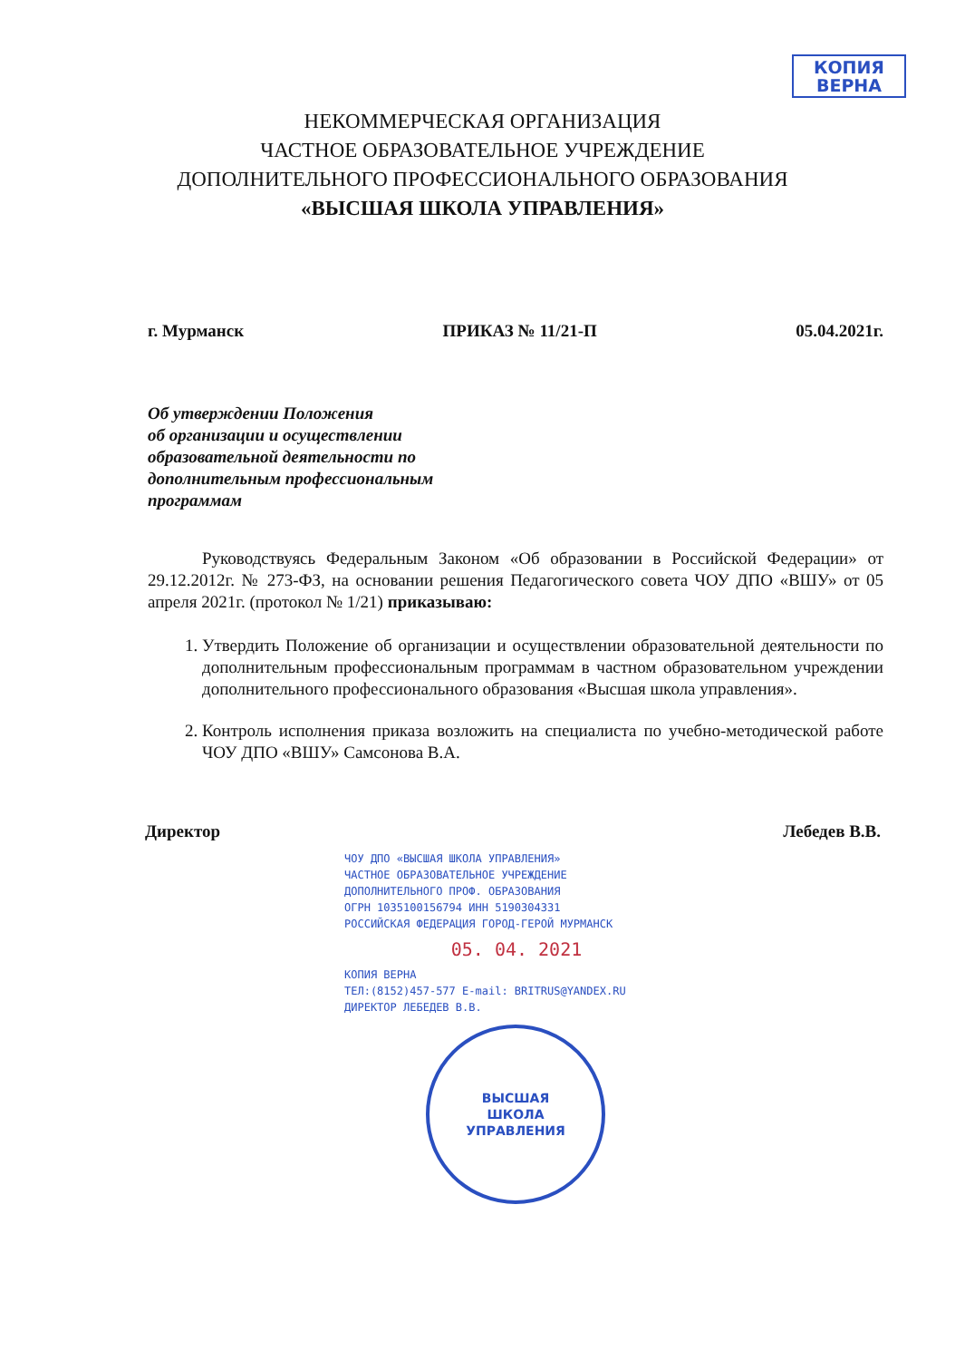КОПИЯ
ВЕРНА
НЕКОММЕРЧЕСКАЯ ОРГАНИЗАЦИЯ
ЧАСТНОЕ ОБРАЗОВАТЕЛЬНОЕ УЧРЕЖДЕНИЕ
ДОПОЛНИТЕЛЬНОГО ПРОФЕССИОНАЛЬНОГО ОБРАЗОВАНИЯ
«ВЫСШАЯ ШКОЛА УПРАВЛЕНИЯ»
г. Мурманск ПРИКАЗ № 11/21-П 05.04.2021г.
Об утверждении Положения
об организации и осуществлении
образовательной деятельности по
дополнительным профессиональным
программам
Руководствуясь Федеральным Законом «Об образовании в Российской Федерации» от 29.12.2012г. № 273-ФЗ, на основании решения Педагогического совета ЧОУ ДПО «ВШУ» от 05 апреля 2021г. (протокол № 1/21) приказываю:
1. Утвердить Положение об организации и осуществлении образовательной деятельности по дополнительным профессиональным программам в частном образовательном учреждении дополнительного профессионального образования «Высшая школа управления».
2. Контроль исполнения приказа возложить на специалиста по учебно-методической работе ЧОУ ДПО «ВШУ» Самсонова В.А.
Директор Лебедев В.В.
ЧОУ ДПО «ВЫСШАЯ ШКОЛА УПРАВЛЕНИЯ»
ЧАСТНОЕ ОБРАЗОВАТЕЛЬНОЕ УЧРЕЖДЕНИЕ
ДОПОЛНИТЕЛЬНОГО ПРОФ. ОБРАЗОВАНИЯ
ОГРН 1035100156794 ИНН 5190304331
РОССИЙСКАЯ ФЕДЕРАЦИЯ ГОРОД-ГЕРОЙ МУРМАНСК
05. 04. 2021
КОПИЯ ВЕРНА
ТЕЛ:(8152)457-577 E-mail: BRITRUS@YANDEX.RU
ДИРЕКТОР ЛЕБЕДЕВ В.В.
ВЫСШАЯ
ШКОЛА
УПРАВЛЕНИЯ